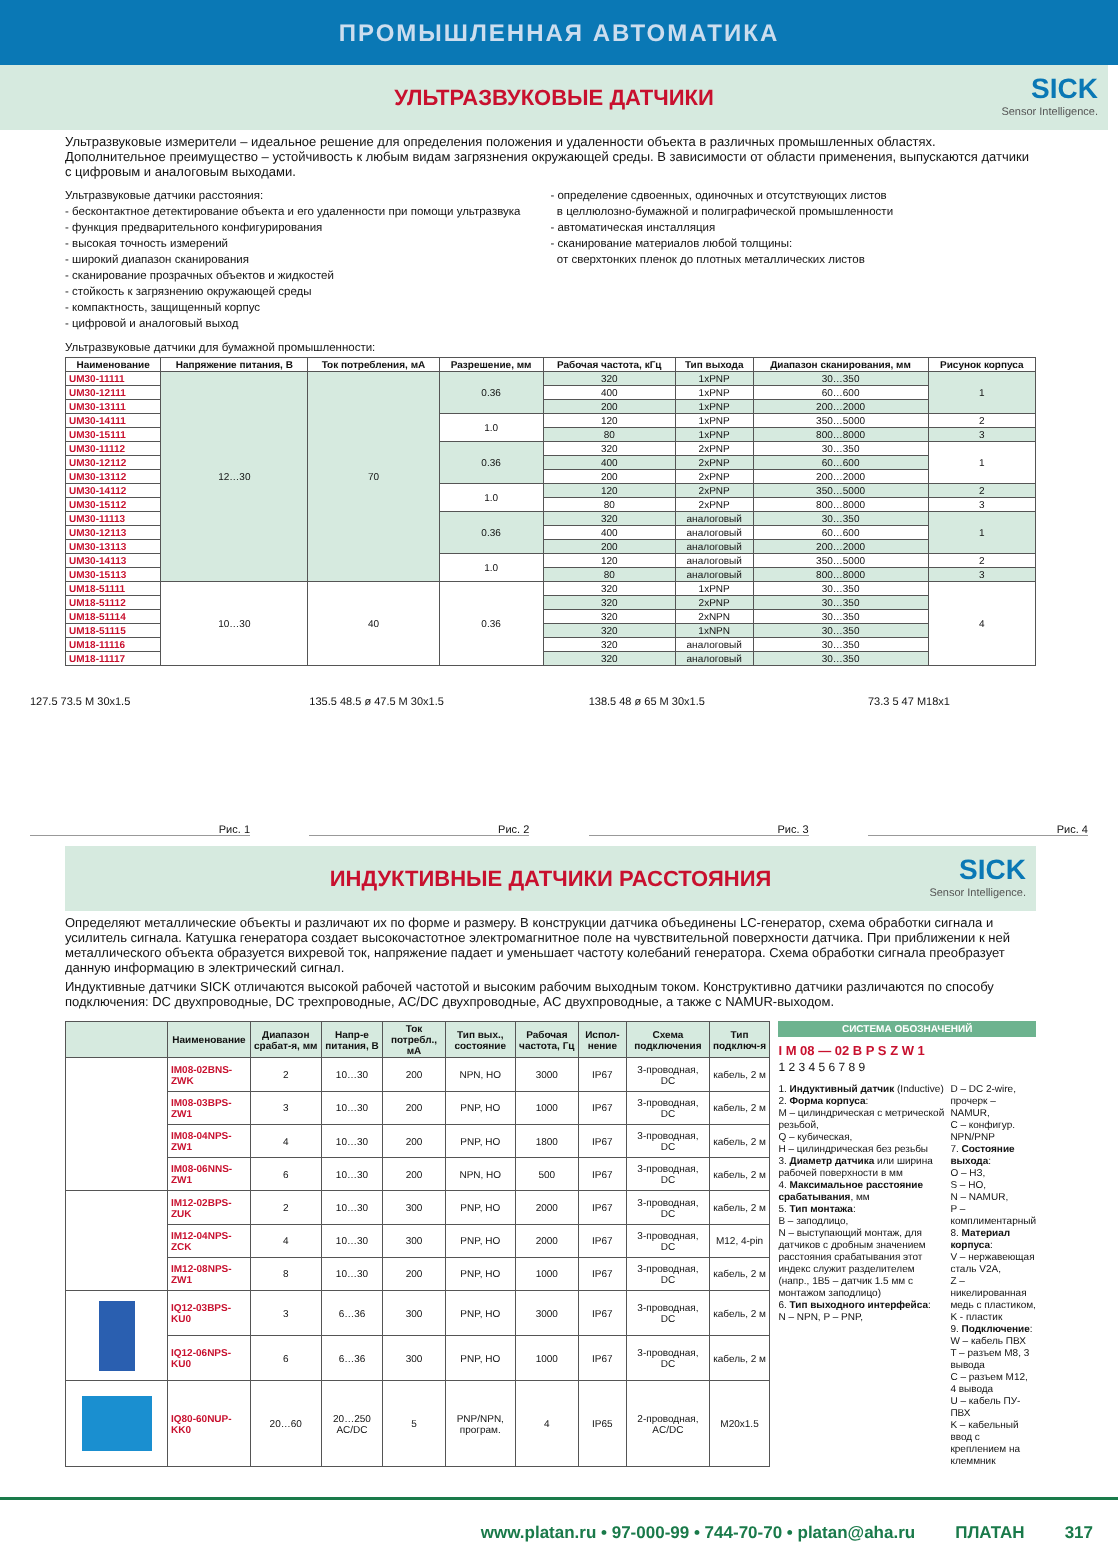ПРОМЫШЛЕННАЯ АВТОМАТИКА
УЛЬТРАЗВУКОВЫЕ ДАТЧИКИ
SICK
Sensor Intelligence.
Ультразвуковые измерители – идеальное решение для определения положения и удаленности объекта в различных промышленных областях. Дополнительное преимущество – устойчивость к любым видам загрязнения окружающей среды. В зависимости от области применения, выпускаются датчики с цифровым и аналоговым выходами.
Ультразвуковые датчики расстояния:
- бесконтактное детектирование объекта и его удаленности при помощи ультразвука
- функция предварительного конфигурирования
- высокая точность измерений
- широкий диапазон сканирования
- сканирование прозрачных объектов и жидкостей
- стойкость к загрязнению окружающей среды
- компактность, защищенный корпус
- цифровой и аналоговый выход
- определение сдвоенных, одиночных и отсутствующих листов
в целлюлозно-бумажной и полиграфической промышленности
- автоматическая инсталляция
- сканирование материалов любой толщины:
от сверхтонких пленок до плотных металлических листов
Ультразвуковые датчики для бумажной промышленности:
| Наименование | Напряжение питания, В | Ток потребления, мА | Разрешение, мм | Рабочая частота, кГц | Тип выхода | Диапазон сканирования, мм | Рисунок корпуса |
| --- | --- | --- | --- | --- | --- | --- | --- |
| UM30-11111 | 12…30 | 70 | 0.36 | 320 | 1xPNP | 30…350 | 1 |
| UM30-12111 | | | | 400 | 1xPNP | 60…600 | |
| UM30-13111 | | | | 200 | 1xPNP | 200…2000 | |
| UM30-14111 | | | 1.0 | 120 | 1xPNP | 350…5000 | 2 |
| UM30-15111 | | | | 80 | 1xPNP | 800…8000 | 3 |
| UM30-11112 | | | 0.36 | 320 | 2xPNP | 30…350 | 1 |
| UM30-12112 | | | | 400 | 2xPNP | 60…600 | |
| UM30-13112 | | | | 200 | 2xPNP | 200…2000 | |
| UM30-14112 | | | 1.0 | 120 | 2xPNP | 350…5000 | 2 |
| UM30-15112 | | | | 80 | 2xPNP | 800…8000 | 3 |
| UM30-11113 | | | 0.36 | 320 | аналоговый | 30…350 | 1 |
| UM30-12113 | | | | 400 | аналоговый | 60…600 | |
| UM30-13113 | | | | 200 | аналоговый | 200…2000 | |
| UM30-14113 | | | 1.0 | 120 | аналоговый | 350…5000 | 2 |
| UM30-15113 | | | | 80 | аналоговый | 800…8000 | 3 |
| UM18-51111 | 10…30 | 40 | 0.36 | 320 | 1xPNP | 30…350 | 4 |
| UM18-51112 | | | | 320 | 2xPNP | 30…350 | |
| UM18-51114 | | | | 320 | 2xNPN | 30…350 | |
| UM18-51115 | | | | 320 | 1xNPN | 30…350 | |
| UM18-11116 | | | | 320 | аналоговый | 30…350 | |
| UM18-11117 | | | | 320 | аналоговый | 30…350 | |
127.5 73.5 M 30x1.5
Рис. 1
135.5 48.5 ø 47.5 M 30x1.5
Рис. 2
138.5 48 ø 65 M 30x1.5
Рис. 3
73.3 5 47 M18x1
Рис. 4
ИНДУКТИВНЫЕ ДАТЧИКИ РАССТОЯНИЯ
SICK
Sensor Intelligence.
Определяют металлические объекты и различают их по форме и размеру. В конструкции датчика объединены LC-генератор, схема обработки сигнала и усилитель сигнала. Катушка генератора создает высокочастотное электромагнитное поле на чувствительной поверхности датчика. При приближении к ней металлического объекта образуется вихревой ток, напряжение падает и уменьшает частоту колебаний генератора. Схема обработки сигнала преобразует данную информацию в электрический сигнал.
Индуктивные датчики SICK отличаются высокой рабочей частотой и высоким рабочим выходным током. Конструктивно датчики различаются по способу подключения: DC двухпроводные, DC трехпроводные, AC/DC двухпроводные, AC двухпроводные, а также с NAMUR-выходом.
| | Наименование | Диапазон срабат-я, мм | Напр-е питания, В | Ток потребл., мА | Тип вых., состояние | Рабочая частота, Гц | Испол-нение | Схема подключения | Тип подключ-я |
| --- | --- | --- | --- | --- | --- | --- | --- | --- | --- |
| | IM08-02BNS-ZWK | 2 | 10…30 | 200 | NPN, НО | 3000 | IP67 | 3-проводная, DC | кабель, 2 м |
| | IM08-03BPS-ZW1 | 3 | 10…30 | 200 | PNP, НО | 1000 | IP67 | 3-проводная, DC | кабель, 2 м |
| | IM08-04NPS-ZW1 | 4 | 10…30 | 200 | PNP, НО | 1800 | IP67 | 3-проводная, DC | кабель, 2 м |
| | IM08-06NNS-ZW1 | 6 | 10…30 | 200 | NPN, НО | 500 | IP67 | 3-проводная, DC | кабель, 2 м |
| | IM12-02BPS-ZUK | 2 | 10…30 | 300 | PNP, НО | 2000 | IP67 | 3-проводная, DC | кабель, 2 м |
| | IM12-04NPS-ZCK | 4 | 10…30 | 300 | PNP, НО | 2000 | IP67 | 3-проводная, DC | M12, 4-pin |
| | IM12-08NPS-ZW1 | 8 | 10…30 | 200 | PNP, НО | 1000 | IP67 | 3-проводная, DC | кабель, 2 м |
| | IQ12-03BPS-KU0 | 3 | 6…36 | 300 | PNP, НО | 3000 | IP67 | 3-проводная, DC | кабель, 2 м |
| | IQ12-06NPS-KU0 | 6 | 6…36 | 300 | PNP, НО | 1000 | IP67 | 3-проводная, DC | кабель, 2 м |
| | IQ80-60NUP-KK0 | 20…60 | 20…250 AC/DC | 5 | PNP/NPN, програм. | 4 | IP65 | 2-проводная, AC/DC | M20x1.5 |
СИСТЕМА ОБОЗНАЧЕНИЙ
I M 08 — 02 B P S Z W 1
1 2 3 4 5 6 7 8 9
1. Индуктивный датчик (Inductive)
2. Форма корпуса:
M – цилиндрическая с метрической резьбой,
Q – кубическая,
H – цилиндрическая без резьбы
3. Диаметр датчика или ширина рабочей поверхности в мм
4. Максимальное расстояние срабатывания, мм
5. Тип монтажа:
B – заподлицо,
N – выступающий монтаж, для датчиков с дробным значением расстояния срабатывания этот индекс служит разделителем (напр., 1B5 – датчик 1.5 мм с монтажом заподлицо)
6. Тип выходного интерфейса:
N – NPN, P – PNP,
D – DC 2-wire, прочерк – NAMUR,
C – конфигур. NPN/PNP
7. Состояние выхода:
O – НЗ,
S – НО,
N – NAMUR,
P – комплиментарный
8. Материал корпуса:
V – нержавеющая сталь V2A,
Z – никелированная медь с пластиком,
K - пластик
9. Подключение:
W – кабель ПВХ
T – разъем M8, 3 вывода
C – разъем M12, 4 вывода
U – кабель ПУ-ПВХ
K – кабельный ввод с креплением на клеммник
www.platan.ru • 97-000-99 • 744-70-70 • platan@aha.ru ПЛАТАН 317